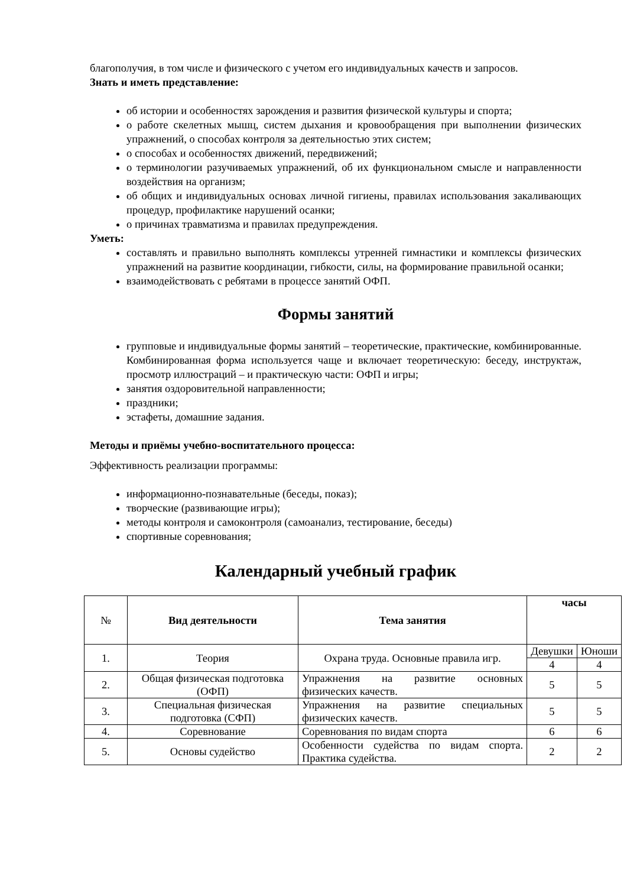благополучия, в том числе и физического с учетом его индивидуальных качеств и запросов.
Знать и иметь представление:
об истории и особенностях зарождения и развития физической культуры и спорта;
о работе скелетных мышц, систем дыхания и кровообращения при выполнении физических упражнений, о способах контроля за деятельностью этих систем;
о способах и особенностях движений, передвижений;
о терминологии разучиваемых упражнений, об их функциональном смысле и направленности воздействия на организм;
об общих и индивидуальных основах личной гигиены, правилах использования закаливающих процедур, профилактике нарушений осанки;
о причинах травматизма и правилах предупреждения.
Уметь:
составлять и правильно выполнять комплексы утренней гимнастики и комплексы физических упражнений на развитие координации, гибкости, силы, на формирование правильной осанки;
взаимодействовать с ребятами в процессе занятий ОФП.
Формы занятий
групповые и индивидуальные формы занятий – теоретические, практические, комбинированные. Комбинированная форма используется чаще и включает теоретическую: беседу, инструктаж, просмотр иллюстраций – и практическую части: ОФП и игры;
занятия оздоровительной направленности;
праздники;
эстафеты, домашние задания.
Методы и приёмы учебно-воспитательного процесса:
Эффективность реализации программы:
информационно-познавательные (беседы, показ);
творческие (развивающие игры);
методы контроля и самоконтроля (самоанализ, тестирование, беседы)
спортивные соревнования;
Календарный учебный график
| № | Вид деятельности | Тема занятия | часы | |
| --- | --- | --- | --- | --- |
| 1. | Теория | Охрана труда. Основные правила игр. | Девушки | Юноши |
| | | | 4 | 4 |
| 2. | Общая физическая подготовка (ОФП) | Упражнения на развитие основных физических качеств. | 5 | 5 |
| 3. | Специальная физическая подготовка (СФП) | Упражнения на развитие специальных физических качеств. | 5 | 5 |
| 4. | Соревнование | Соревнования по видам спорта | 6 | 6 |
| 5. | Основы судейство | Особенности судейства по видам спорта. Практика судейства. | 2 | 2 |